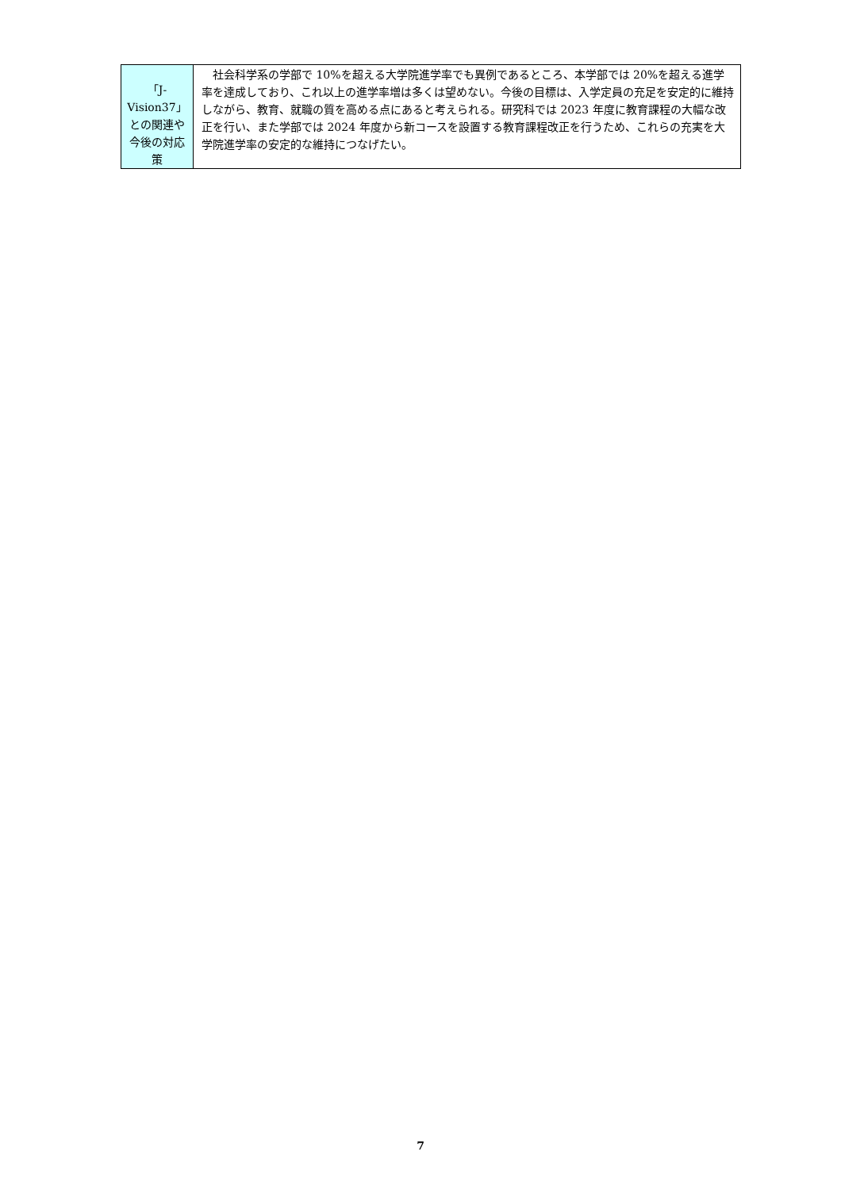| 「J-Vision37」との関連や今後の対応策 | 社会科学系の学部で 10%を超える大学院進学率でも異例であるところ、本学部では 20%を超える進学率を達成しており、これ以上の進学率増は多くは望めない。今後の目標は、入学定員の充足を安定的に維持しながら、教育、就職の質を高める点にあると考えられる。研究科では 2023 年度に教育課程の大幅な改正を行い、また学部では 2024 年度から新コースを設置する教育課程改正を行うため、これらの充実を大学院進学率の安定的な維持につなげたい。 |
7